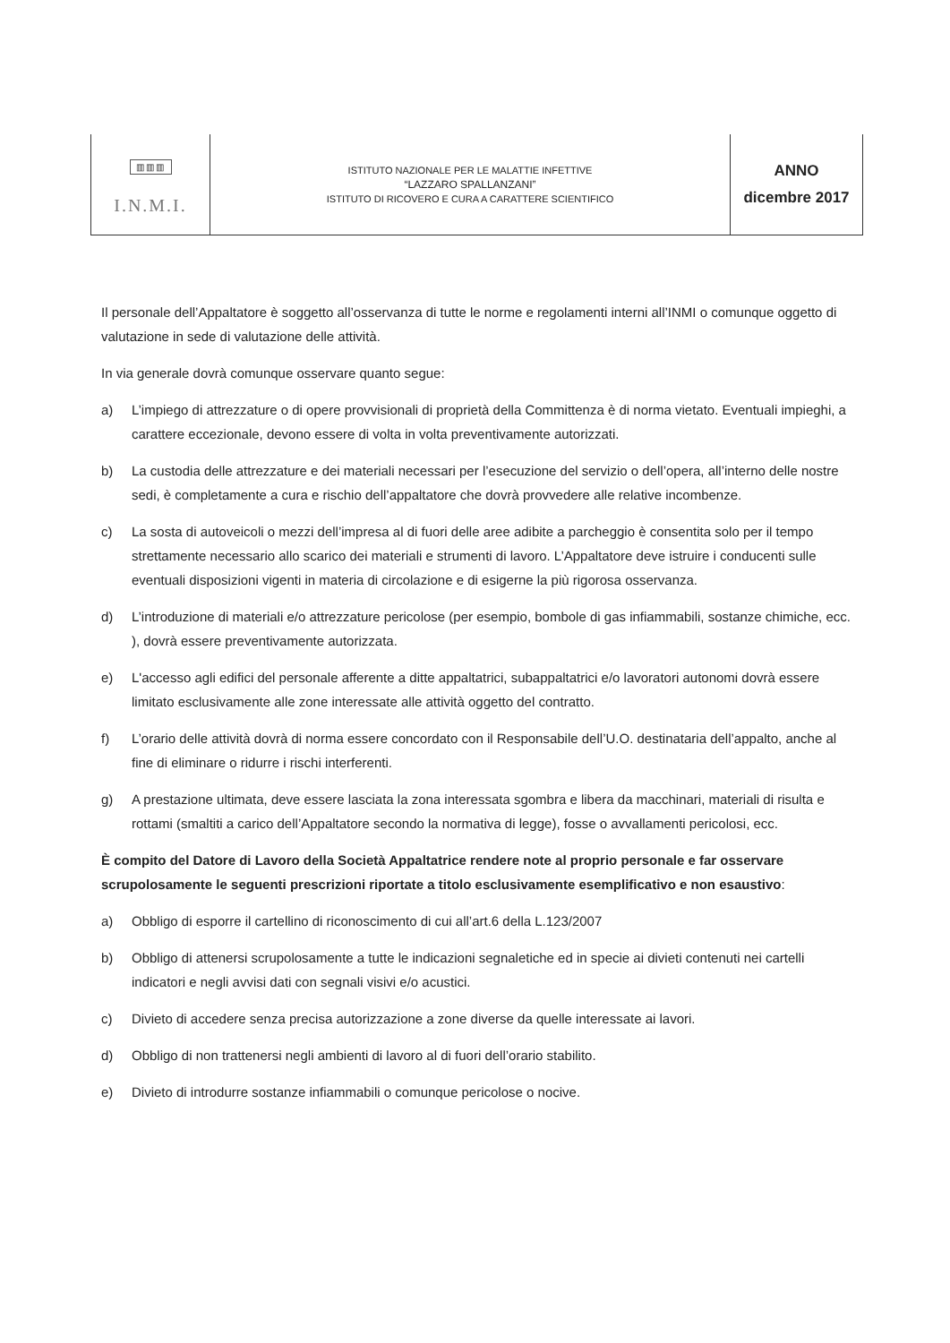| ▥▥▥ I.N.M.I. | ISTITUTO NAZIONALE PER LE MALATTIE INFETTIVE “LAZZARO SPALLANZANI” ISTITUTO DI RICOVERO E CURA A CARATTERE SCIENTIFICO | ANNO dicembre 2017 |
Il personale dell’Appaltatore è soggetto all’osservanza di tutte le norme e regolamenti interni all’INMI o comunque oggetto di valutazione in sede di valutazione delle attività.
In via generale dovrà comunque osservare quanto segue:
a) L’impiego di attrezzature o di opere provvisionali di proprietà della Committenza è di norma vietato. Eventuali impieghi, a carattere eccezionale, devono essere di volta in volta preventivamente autorizzati.
b) La custodia delle attrezzature e dei materiali necessari per l’esecuzione del servizio o dell’opera, all’interno delle nostre sedi, è completamente a cura e rischio dell’appaltatore che dovrà provvedere alle relative incombenze.
c) La sosta di autoveicoli o mezzi dell’impresa al di fuori delle aree adibite a parcheggio è consentita solo per il tempo strettamente necessario allo scarico dei materiali e strumenti di lavoro. L’Appaltatore deve istruire i conducenti sulle eventuali disposizioni vigenti in materia di circolazione e di esigerne la più rigorosa osservanza.
d) L’introduzione di materiali e/o attrezzature pericolose (per esempio, bombole di gas infiammabili, sostanze chimiche, ecc. ), dovrà essere preventivamente autorizzata.
e) L'accesso agli edifici del personale afferente a ditte appaltatrici, subappaltatrici e/o lavoratori autonomi dovrà essere limitato esclusivamente alle zone interessate alle attività oggetto del contratto.
f) L’orario delle attività dovrà di norma essere concordato con il Responsabile dell’U.O. destinataria dell’appalto, anche al fine di eliminare o ridurre i rischi interferenti.
g) A prestazione ultimata, deve essere lasciata la zona interessata sgombra e libera da macchinari, materiali di risulta e rottami (smaltiti a carico dell’Appaltatore secondo la normativa di legge), fosse o avvallamenti pericolosi, ecc.
È compito del Datore di Lavoro della Società Appaltatrice rendere note al proprio personale e far osservare scrupolosamente le seguenti prescrizioni riportate a titolo esclusivamente esemplificativo e non esaustivo:
a) Obbligo di esporre il cartellino di riconoscimento di cui all’art.6 della L.123/2007
b) Obbligo di attenersi scrupolosamente a tutte le indicazioni segnaletiche ed in specie ai divieti contenuti nei cartelli indicatori e negli avvisi dati con segnali visivi e/o acustici.
c) Divieto di accedere senza precisa autorizzazione a zone diverse da quelle interessate ai lavori.
d) Obbligo di non trattenersi negli ambienti di lavoro al di fuori dell’orario stabilito.
e) Divieto di introdurre sostanze infiammabili o comunque pericolose o nocive.